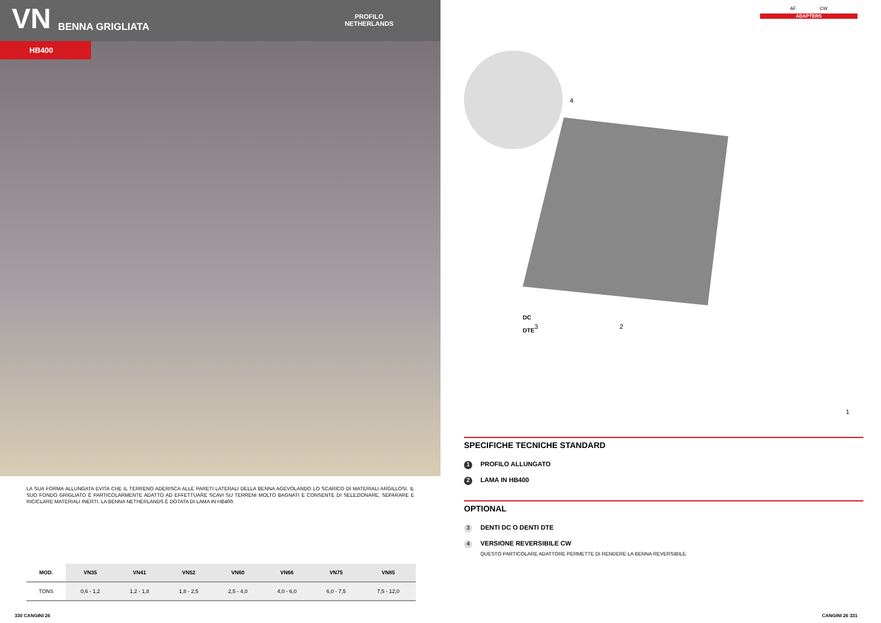VN BENNA GRIGLIATA PROFILO
NETHERLANDS
HB400
LA SUA FORMA ALLUNGATA EVITA CHE IL TERRENO ADERISCA ALLE PARETI LATERALI DELLA BENNA AGEVOLANDO LO SCARICO DI MATERIALI ARGILLOSI. IL SUO FONDO GRIGLIATO È PARTICOLARMENTE ADATTO AD EFFETTUARE SCAVI SU TERRENI MOLTO BAGNATI E CONSENTE DI SELEZIONARE, SEPARARE E RICICLARE MATERIALI INERTI. LA BENNA NETHERLANDS È DOTATA DI LAMA IN HB400.
| MOD. | VN35 | VN41 | VN52 | VN60 | VN66 | VN75 | VN85 |
| --- | --- | --- | --- | --- | --- | --- | --- |
| TONS | 0,6 - 1,2 | 1,2 - 1,8 | 1,8 - 2,5 | 2,5 - 4,0 | 4,0 - 6,0 | 6,0 - 7,5 | 7,5 - 12,0 |
330 CANGINI 26
AF CW
ADAPTERS
DC
DTE
3
4
2
1
SPECIFICHE TECNICHE STANDARD
1 PROFILO ALLUNGATO
2 LAMA IN HB400
OPTIONAL
3 DENTI DC O DENTI DTE
4 VERSIONE REVERSIBILE CW
QUESTO PARTICOLARE ADATTORE PERMETTE DI RENDERE LA BENNA REVERSIBILE.
CANGINI 26 331